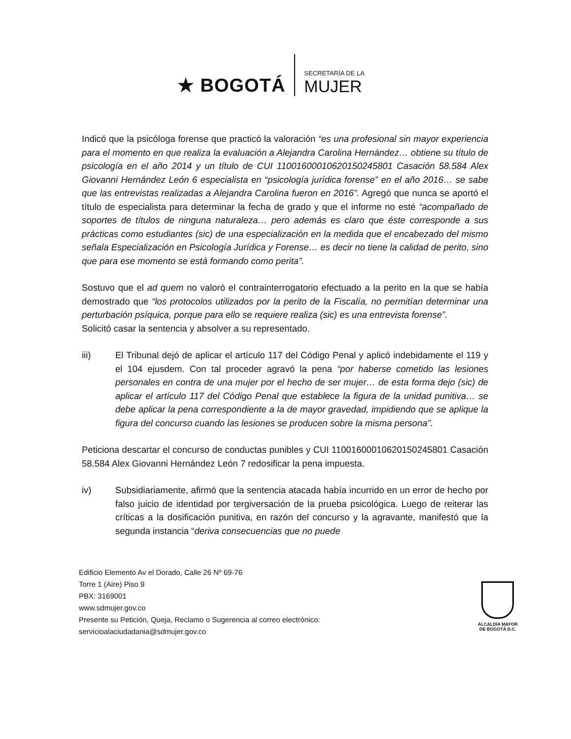★ BOGOTÁ
SECRETARÍA DE LA
MUJER
Indicó que la psicóloga forense que practicó la valoración “es una profesional sin mayor experiencia para el momento en que realiza la evaluación a Alejandra Carolina Hernández… obtiene su título de psicología en el año 2014 y un título de CUI 11001600010620150245801 Casación 58.584 Alex Giovanni Hernández León 6 especialista en “psicología jurídica forense” en el año 2016… se sabe que las entrevistas realizadas a Alejandra Carolina fueron en 2016”. Agregó que nunca se aportó el título de especialista para determinar la fecha de grado y que el informe no esté “acompañado de soportes de títulos de ninguna naturaleza… pero además es claro que éste corresponde a sus prácticas como estudiantes (sic) de una especialización en la medida que el encabezado del mismo señala Especialización en Psicología Jurídica y Forense… es decir no tiene la calidad de perito, sino que para ese momento se está formando como perita”.
Sostuvo que el ad quem no valoró el contrainterrogatorio efectuado a la perito en la que se había demostrado que “los protocolos utilizados por la perito de la Fiscalía, no permitían determinar una perturbación psíquica, porque para ello se requiere realiza (sic) es una entrevista forense”.
Solicitó casar la sentencia y absolver a su representado.
iii) El Tribunal dejó de aplicar el artículo 117 del Código Penal y aplicó indebidamente el 119 y el 104 ejusdem. Con tal proceder agravó la pena “por haberse cometido las lesiones personales en contra de una mujer por el hecho de ser mujer… de esta forma dejo (sic) de aplicar el artículo 117 del Código Penal que establece la figura de la unidad punitiva… se debe aplicar la pena correspondiente a la de mayor gravedad, impidiendo que se aplique la figura del concurso cuando las lesiones se producen sobre la misma persona”.
Peticiona descartar el concurso de conductas punibles y CUI 11001600010620150245801 Casación 58.584 Alex Giovanni Hernández León 7 redosificar la pena impuesta.
iv) Subsidiariamente, afirmó que la sentencia atacada había incurrido en un error de hecho por falso juicio de identidad por tergiversación de la prueba psicológica. Luego de reiterar las críticas a la dosificación punitiva, en razón del concurso y la agravante, manifestó que la segunda instancia “deriva consecuencias que no puede
Edificio Elemento Av el Dorado, Calle 26 Nº 69-76
Torre 1 (Aire) Piso 9
PBX: 3169001
www.sdmujer.gov.co
Presente su Petición, Queja, Reclamo o Sugerencia al correo electrónico:
servicioalaciudadania@sdmujer.gov.co
ALCALDÍA MAYOR
DE BOGOTÁ D.C.